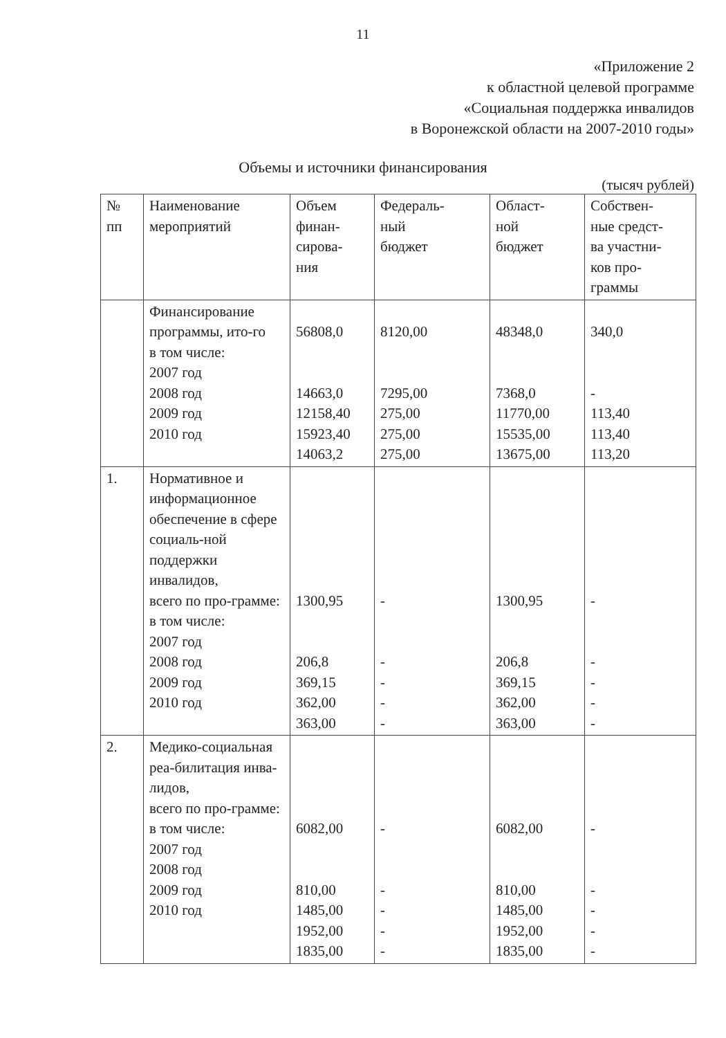11
«Приложение 2
к областной целевой программе
«Социальная поддержка инвалидов
в Воронежской области на 2007-2010 годы»
Объемы и источники финансирования
(тысяч рублей)
| № пп | Наименование мероприятий | Объем финан- сирова- ния | Федераль- ный бюджет | Област- ной бюджет | Собствен- ные средст- ва участни- ков про- граммы |
| --- | --- | --- | --- | --- | --- |
| | Финансирование программы, ито-го в том числе: 2007 год 2008 год 2009 год 2010 год | 56808,0 14663,0 12158,40 15923,40 14063,2 | 8120,00 7295,00 275,00 275,00 275,00 | 48348,0 7368,0 11770,00 15535,00 13675,00 | 340,0 - 113,40 113,40 113,20 |
| 1. | Нормативное и информационное обеспечение в сфере социаль-ной поддержки инвалидов, всего по про-грамме: в том числе: 2007 год 2008 год 2009 год 2010 год | 1300,95 206,8 369,15 362,00 363,00 | - - - - - | 1300,95 206,8 369,15 362,00 363,00 | - - - - - |
| 2. | Медико-социальная реа-билитация инва-лидов, всего по про-грамме: в том числе: 2007 год 2008 год 2009 год 2010 год | 6082,00 810,00 1485,00 1952,00 1835,00 | - - - - - | 6082,00 810,00 1485,00 1952,00 1835,00 | - - - - - |